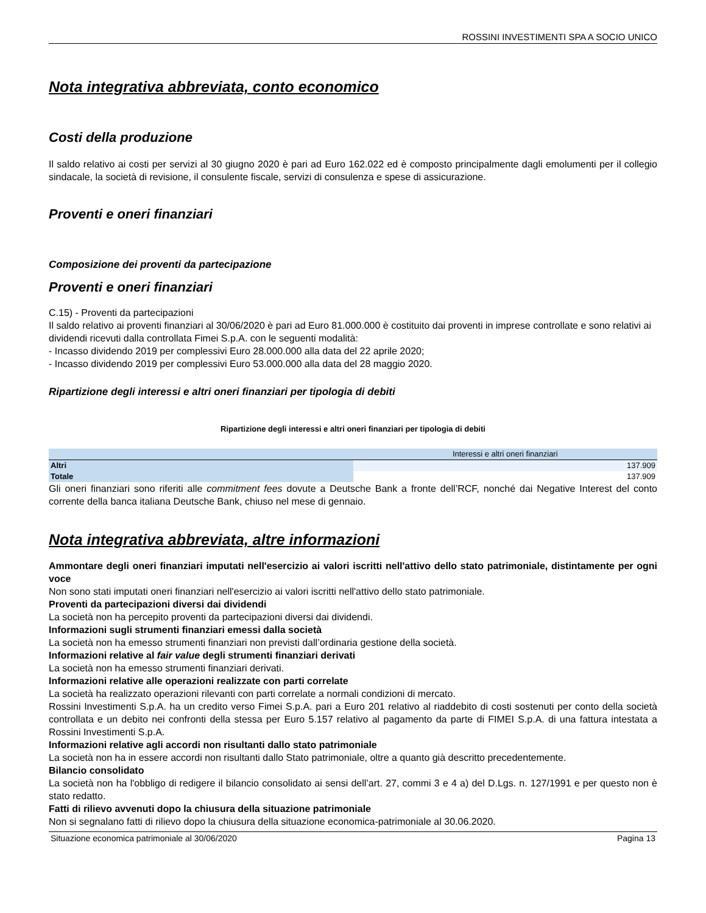ROSSINI INVESTIMENTI SPA A SOCIO UNICO
Nota integrativa abbreviata, conto economico
Costi della produzione
Il saldo relativo ai costi per servizi al 30 giugno 2020 è pari ad Euro 162.022 ed è composto principalmente dagli emolumenti per il collegio sindacale, la società di revisione, il consulente fiscale, servizi di consulenza e spese di assicurazione.
Proventi e oneri finanziari
Composizione dei proventi da partecipazione
Proventi e oneri finanziari
C.15) - Proventi da partecipazioni
Il saldo relativo ai proventi finanziari al 30/06/2020 è pari ad Euro 81.000.000 è costituito dai proventi in imprese controllate e sono relativi ai dividendi ricevuti dalla controllata Fimei S.p.A. con le seguenti modalità:
- Incasso dividendo 2019 per complessivi Euro 28.000.000 alla data del 22 aprile 2020;
- Incasso dividendo 2019 per complessivi Euro 53.000.000 alla data del 28 maggio 2020.
Ripartizione degli interessi e altri oneri finanziari per tipologia di debiti
Ripartizione degli interessi e altri oneri finanziari per tipologia di debiti
| | Interessi e altri oneri finanziari |
| --- | --- |
| Altri | 137.909 |
| Totale | 137.909 |
Gli oneri finanziari sono riferiti alle commitment fees dovute a Deutsche Bank a fronte dell’RCF, nonché dai Negative Interest del conto corrente della banca italiana Deutsche Bank, chiuso nel mese di gennaio.
Nota integrativa abbreviata, altre informazioni
Ammontare degli oneri finanziari imputati nell'esercizio ai valori iscritti nell'attivo dello stato patrimoniale, distintamente per ogni voce
Non sono stati imputati oneri finanziari nell'esercizio ai valori iscritti nell'attivo dello stato patrimoniale.
Proventi da partecipazioni diversi dai dividendi
La società non ha percepito proventi da partecipazioni diversi dai dividendi.
Informazioni sugli strumenti finanziari emessi dalla società
La società non ha emesso strumenti finanziari non previsti dall’ordinaria gestione della società.
Informazioni relative al fair value degli strumenti finanziari derivati
La società non ha emesso strumenti finanziari derivati.
Informazioni relative alle operazioni realizzate con parti correlate
La società ha realizzato operazioni rilevanti con parti correlate a normali condizioni di mercato.
Rossini Investimenti S.p.A. ha un credito verso Fimei S.p.A. pari a Euro 201 relativo al riaddebito di costi sostenuti per conto della società controllata e un debito nei confronti della stessa per Euro 5.157 relativo al pagamento da parte di FIMEI S.p.A. di una fattura intestata a Rossini Investimenti S.p.A.
Informazioni relative agli accordi non risultanti dallo stato patrimoniale
La società non ha in essere accordi non risultanti dallo Stato patrimoniale, oltre a quanto già descritto precedentemente.
Bilancio consolidato
La società non ha l'obbligo di redigere il bilancio consolidato ai sensi dell’art. 27, commi 3 e 4 a) del D.Lgs. n. 127/1991 e per questo non è stato redatto.
Fatti di rilievo avvenuti dopo la chiusura della situazione patrimoniale
Non si segnalano fatti di rilievo dopo la chiusura della situazione economica-patrimoniale al 30.06.2020.
Situazione economica patrimoniale al 30/06/2020 Pagina 13